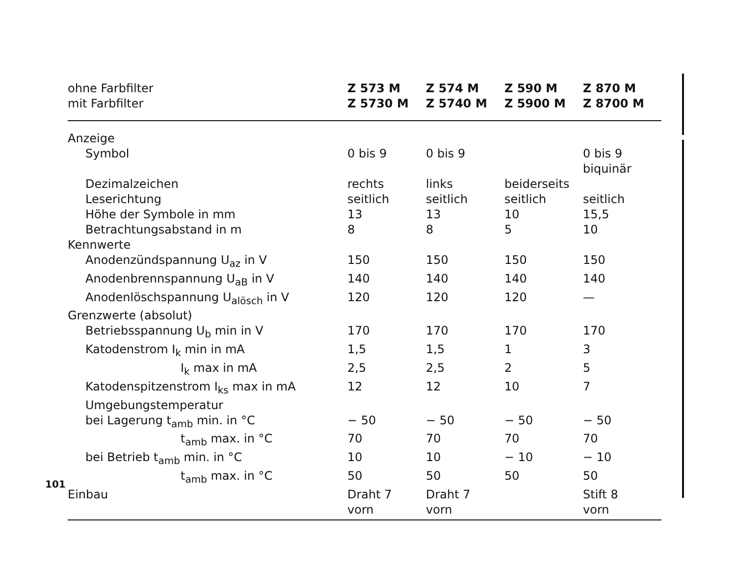| ohne Farbfilter mit Farbfilter | Z 573 M Z 5730 M | Z 574 M Z 5740 M | Z 590 M Z 5900 M | Z 870 M Z 8700 M |
| --- | --- | --- | --- | --- |
| Anzeige | | | | |
| Symbol | 0 bis 9 | 0 bis 9 | | 0 bis 9 biquinär |
| Dezimalzeichen | rechts | links | beiderseits | |
| Leserichtung | seitlich | seitlich | seitlich | seitlich |
| Höhe der Symbole in mm | 13 | 13 | 10 | 15,5 |
| Betrachtungsabstand in m | 8 | 8 | 5 | 10 |
| Kennwerte | | | | |
| Anodenzündspannung U<sub>az</sub> in V | 150 | 150 | 150 | 150 |
| Anodenbrennspannung U<sub>aB</sub> in V | 140 | 140 | 140 | 140 |
| Anodenlöschspannung U<sub>alösch</sub> in V | 120 | 120 | 120 | — |
| Grenzwerte (absolut) | | | | |
| Betriebsspannung U<sub>b</sub> min in V | 170 | 170 | 170 | 170 |
| Katodenstrom I<sub>k</sub> min in mA | 1,5 | 1,5 | 1 | 3 |
| I<sub>k</sub> max in mA | 2,5 | 2,5 | 2 | 5 |
| Katodenspitzenstrom I<sub>ks</sub> max in mA | 12 | 12 | 10 | 7 |
| Umgebungstemperatur | | | | |
| bei Lagerung t<sub>amb</sub> min. in °C | − 50 | − 50 | − 50 | − 50 |
| t<sub>amb</sub> max. in °C | 70 | 70 | 70 | 70 |
| bei Betrieb t<sub>amb</sub> min. in °C | 10 | 10 | − 10 | − 10 |
| t<sub>amb</sub> max. in °C | 50 | 50 | 50 | 50 |
| Einbau | Draht 7 vorn | Draht 7 vorn | | Stift 8 vorn |
101